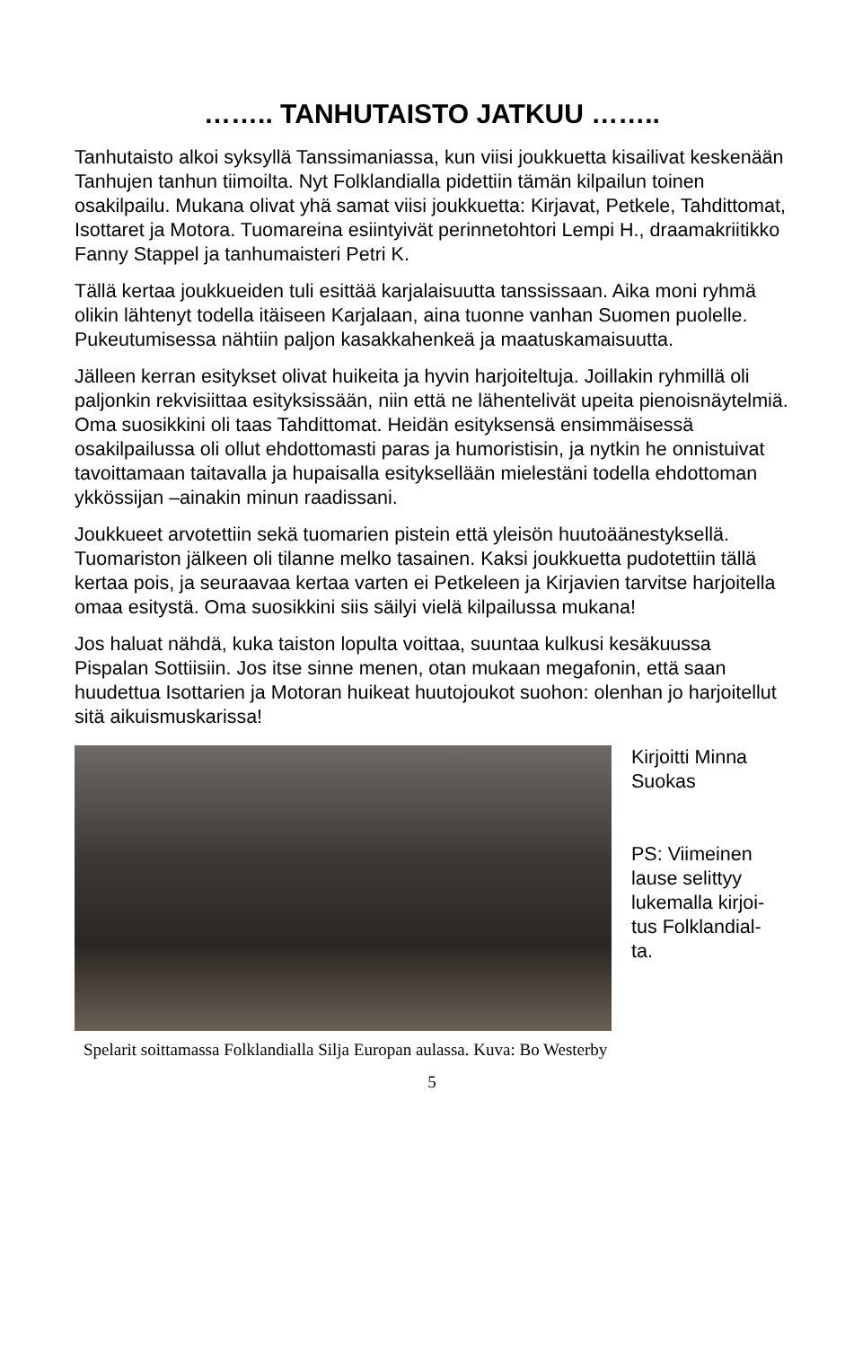…….. TANHUTAISTO JATKUU ……..
Tanhutaisto alkoi syksyllä Tanssimaniassa, kun viisi joukkuetta kisailivat keskenään Tanhujen tanhun tiimoilta. Nyt Folklandialla pidettiin tämän kilpailun toinen osakilpailu. Mukana olivat yhä samat viisi joukkuetta: Kirjavat, Petkele, Tahdittomat, Isottaret ja Motora. Tuomareina esiintyivät perinnetohtori Lempi H., draamakriitikko Fanny Stappel ja tanhumaisteri Petri K.
Tällä kertaa joukkueiden tuli esittää karjalaisuutta tanssissaan. Aika moni ryhmä olikin lähtenyt todella itäiseen Karjalaan, aina tuonne vanhan Suomen puolelle. Pukeutumisessa nähtiin paljon kasakkahenkeä ja maatuskamaisuutta.
Jälleen kerran esitykset olivat huikeita ja hyvin harjoiteltuja. Joillakin ryhmillä oli paljonkin rekvisiittaa esityksissään, niin että ne lähentelivät upeita pienoisnäytelmiä. Oma suosikkini oli taas Tahdittomat. Heidän esityksensä ensimmäisessä osakilpailussa oli ollut ehdottomasti paras ja humoristisin, ja nytkin he onnistuivat tavoittamaan taitavalla ja hupaisalla esityksellään mielestäni todella ehdottoman ykkössijan –ainakin minun raadissani.
Joukkueet arvotettiin sekä tuomarien pistein että yleisön huutoäänestyksellä. Tuomariston jälkeen oli tilanne melko tasainen. Kaksi joukkuetta pudotettiin tällä kertaa pois, ja seuraavaa kertaa varten ei Petkeleen ja Kirjavien tarvitse harjoitella omaa esitystä. Oma suosikkini siis säilyi vielä kilpailussa mukana!
Jos haluat nähdä, kuka taiston lopulta voittaa, suuntaa kulkusi kesäkuussa Pispalan Sottiisiin. Jos itse sinne menen, otan mukaan megafonin, että saan huudettua Isottarien ja Motoran huikeat huutojoukot suohon: olenhan jo harjoitellut sitä aikuismuskarissa!
Kirjoitti Minna
Suokas
PS: Viimeinen
lause selittyy
lukemalla kirjoi-
tus Folklandial-
ta.
Spelarit soittamassa Folklandialla Silja Europan aulassa. Kuva: Bo Westerby
5